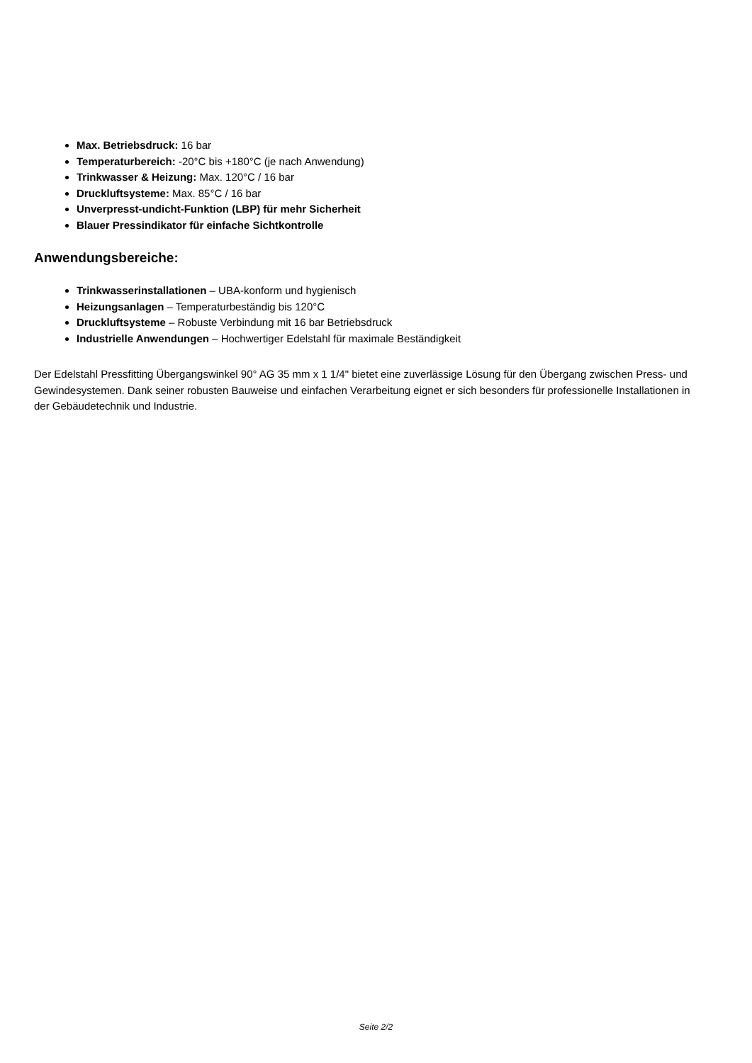Max. Betriebsdruck: 16 bar
Temperaturbereich: -20°C bis +180°C (je nach Anwendung)
Trinkwasser & Heizung: Max. 120°C / 16 bar
Druckluftsysteme: Max. 85°C / 16 bar
Unverpresst-undicht-Funktion (LBP) für mehr Sicherheit
Blauer Pressindikator für einfache Sichtkontrolle
Anwendungsbereiche:
Trinkwasserinstallationen – UBA-konform und hygienisch
Heizungsanlagen – Temperaturbeständig bis 120°C
Druckluftsysteme – Robuste Verbindung mit 16 bar Betriebsdruck
Industrielle Anwendungen – Hochwertiger Edelstahl für maximale Beständigkeit
Der Edelstahl Pressfitting Übergangswinkel 90° AG 35 mm x 1 1/4" bietet eine zuverlässige Lösung für den Übergang zwischen Press- und Gewindesystemen. Dank seiner robusten Bauweise und einfachen Verarbeitung eignet er sich besonders für professionelle Installationen in der Gebäudetechnik und Industrie.
Seite 2/2